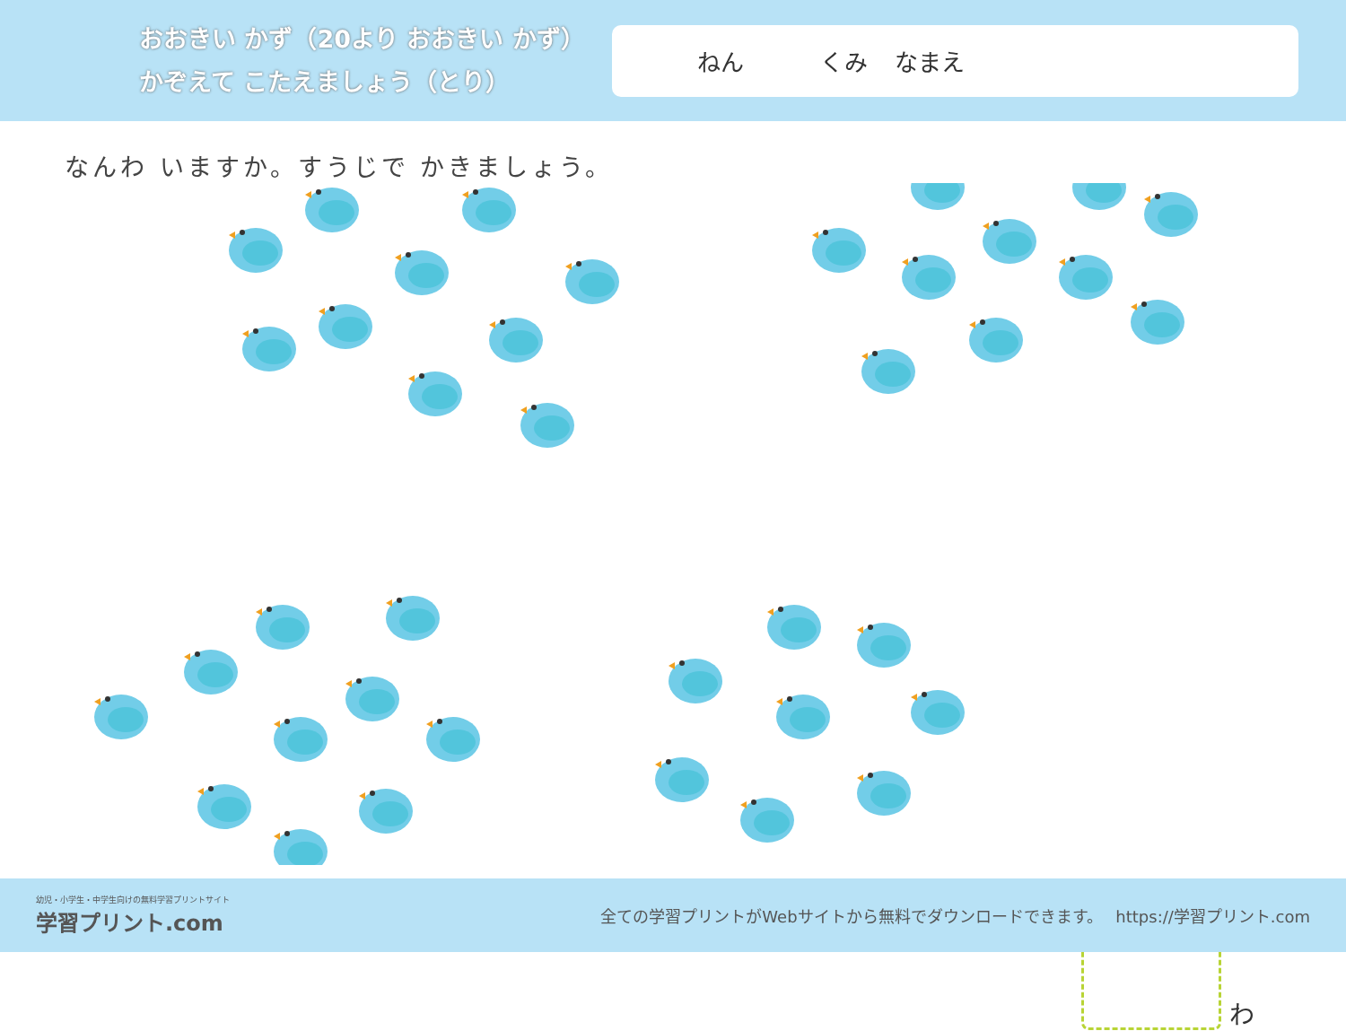おおきい かず（20より おおきい かず）
かぞえて こたえましょう（とり）
ねん くみ なまえ
なんわ いますか。すうじで かきましょう。
わ
幼児・小学生・中学生向けの無料学習プリントサイト
学習プリント.com
全ての学習プリントがWebサイトから無料でダウンロードできます。　 https://学習プリント.com